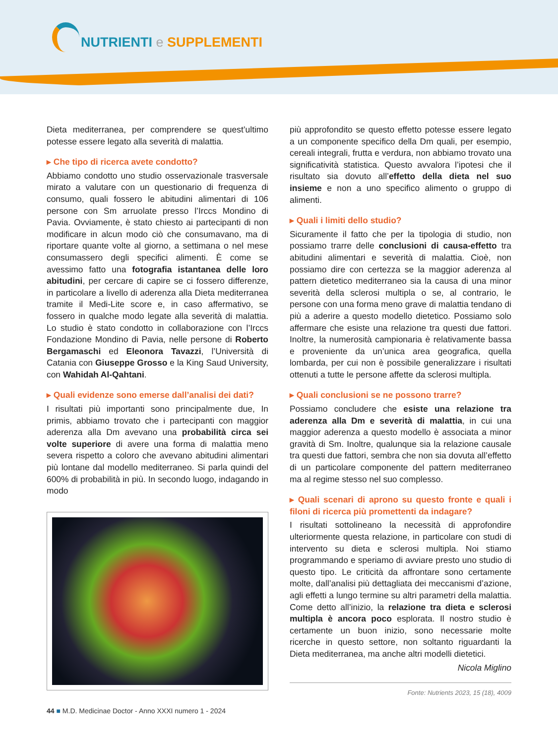NUTRIENTI e SUPPLEMENTI
Dieta mediterranea, per comprendere se quest’ultimo potesse essere legato alla severità di malattia.
▸ Che tipo di ricerca avete condotto?
Abbiamo condotto uno studio osservazionale trasversale mirato a valutare con un questionario di frequenza di consumo, quali fossero le abitudini alimentari di 106 persone con Sm arruolate presso l’Irccs Mondino di Pavia. Ovviamente, è stato chiesto ai partecipanti di non modificare in alcun modo ciò che consumavano, ma di riportare quante volte al giorno, a settimana o nel mese consumassero degli specifici alimenti. È come se avessimo fatto una fotografia istantanea delle loro abitudini, per cercare di capire se ci fossero differenze, in particolare a livello di aderenza alla Dieta mediterranea tramite il Medi-Lite score e, in caso affermativo, se fossero in qualche modo legate alla severità di malattia. Lo studio è stato condotto in collaborazione con l’Irccs Fondazione Mondino di Pavia, nelle persone di Roberto Bergamaschi ed Eleonora Tavazzi, l’Università di Catania con Giuseppe Grosso e la King Saud University, con Wahidah Al-Qahtani.
▸ Quali evidenze sono emerse dall’analisi dei dati?
I risultati più importanti sono principalmente due, In primis, abbiamo trovato che i partecipanti con maggior aderenza alla Dm avevano una probabilità circa sei volte superiore di avere una forma di malattia meno severa rispetto a coloro che avevano abitudini alimentari più lontane dal modello mediterraneo. Si parla quindi del 600% di probabilità in più. In secondo luogo, indagando in modo
più approfondito se questo effetto potesse essere legato a un componente specifico della Dm quali, per esempio, cereali integrali, frutta e verdura, non abbiamo trovato una significatività statistica. Questo avvalora l’ipotesi che il risultato sia dovuto all’effetto della dieta nel suo insieme e non a uno specifico alimento o gruppo di alimenti.
▸ Quali i limiti dello studio?
Sicuramente il fatto che per la tipologia di studio, non possiamo trarre delle conclusioni di causa-effetto tra abitudini alimentari e severità di malattia. Cioè, non possiamo dire con certezza se la maggior aderenza al pattern dietetico mediterraneo sia la causa di una minor severità della sclerosi multipla o se, al contrario, le persone con una forma meno grave di malattia tendano di più a aderire a questo modello dietetico. Possiamo solo affermare che esiste una relazione tra questi due fattori. Inoltre, la numerosità campionaria è relativamente bassa e proveniente da un’unica area geografica, quella lombarda, per cui non è possibile generalizzare i risultati ottenuti a tutte le persone affette da sclerosi multipla.
▸ Quali conclusioni se ne possono trarre?
Possiamo concludere che esiste una relazione tra aderenza alla Dm e severità di malattia, in cui una maggior aderenza a questo modello è associata a minor gravità di Sm. Inoltre, qualunque sia la relazione causale tra questi due fattori, sembra che non sia dovuta all’effetto di un particolare componente del pattern mediterraneo ma al regime stesso nel suo complesso.
▸ Quali scenari di aprono su questo fronte e quali i filoni di ricerca più promettenti da indagare?
I risultati sottolineano la necessità di approfondire ulteriormente questa relazione, in particolare con studi di intervento su dieta e sclerosi multipla. Noi stiamo programmando e speriamo di avviare presto uno studio di questo tipo. Le criticità da affrontare sono certamente molte, dall’analisi più dettagliata dei meccanismi d’azione, agli effetti a lungo termine su altri parametri della malattia. Come detto all’inizio, la relazione tra dieta e sclerosi multipla è ancora poco esplorata. Il nostro studio è certamente un buon inizio, sono necessarie molte ricerche in questo settore, non soltanto riguardanti la Dieta mediterranea, ma anche altri modelli dietetici.
Nicola Miglino
Fonte: Nutrients 2023, 15 (18), 4009
44 ■ M.D. Medicinae Doctor - Anno XXXI numero 1 - 2024